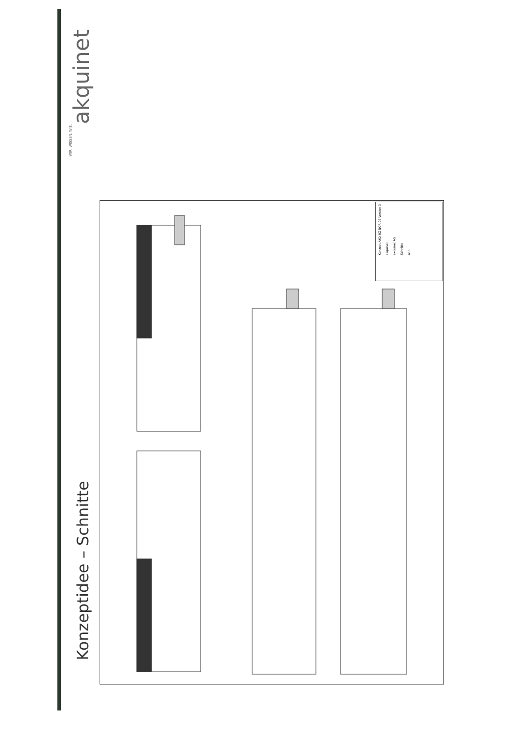akquinet
WIR. WISSEN. WIE.
Konzeptidee – Schnitte
Konzept AKQ-RZ NOR-02 Version 3
akquinet
akquinet AG
Schnitte
A11